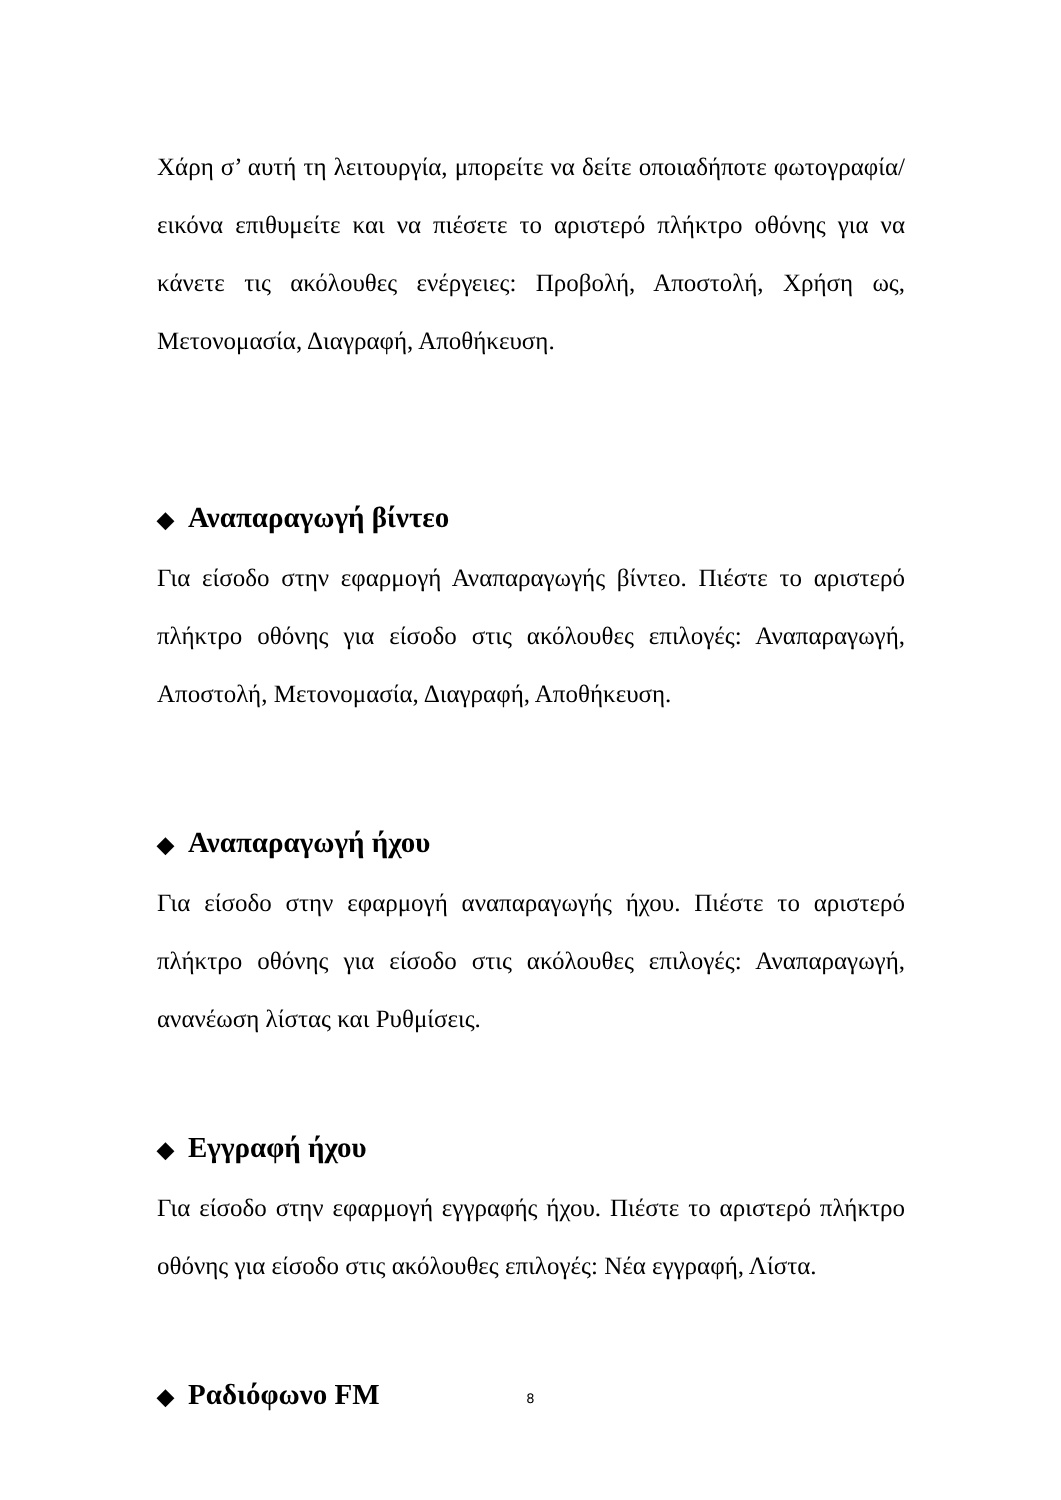Χάρη σ’ αυτή τη λειτουργία, μπορείτε να δείτε οποιαδήποτε φωτογραφία/ εικόνα επιθυμείτε και να πιέσετε το αριστερό πλήκτρο οθόνης για να κάνετε τις ακόλουθες ενέργειες: Προβολή, Αποστολή, Χρήση ως, Μετονομασία, Διαγραφή, Αποθήκευση.
◆ Αναπαραγωγή βίντεο
Για είσοδο στην εφαρμογή Αναπαραγωγής βίντεο. Πιέστε το αριστερό πλήκτρο οθόνης για είσοδο στις ακόλουθες επιλογές: Αναπαραγωγή, Αποστολή, Μετονομασία, Διαγραφή, Αποθήκευση.
◆ Αναπαραγωγή ήχου
Για είσοδο στην εφαρμογή αναπαραγωγής ήχου. Πιέστε το αριστερό πλήκτρο οθόνης για είσοδο στις ακόλουθες επιλογές: Αναπαραγωγή, ανανέωση λίστας και Ρυθμίσεις.
◆ Εγγραφή ήχου
Για είσοδο στην εφαρμογή εγγραφής ήχου. Πιέστε το αριστερό πλήκτρο οθόνης για είσοδο στις ακόλουθες επιλογές: Νέα εγγραφή, Λίστα.
◆ Ραδιόφωνο FM
8